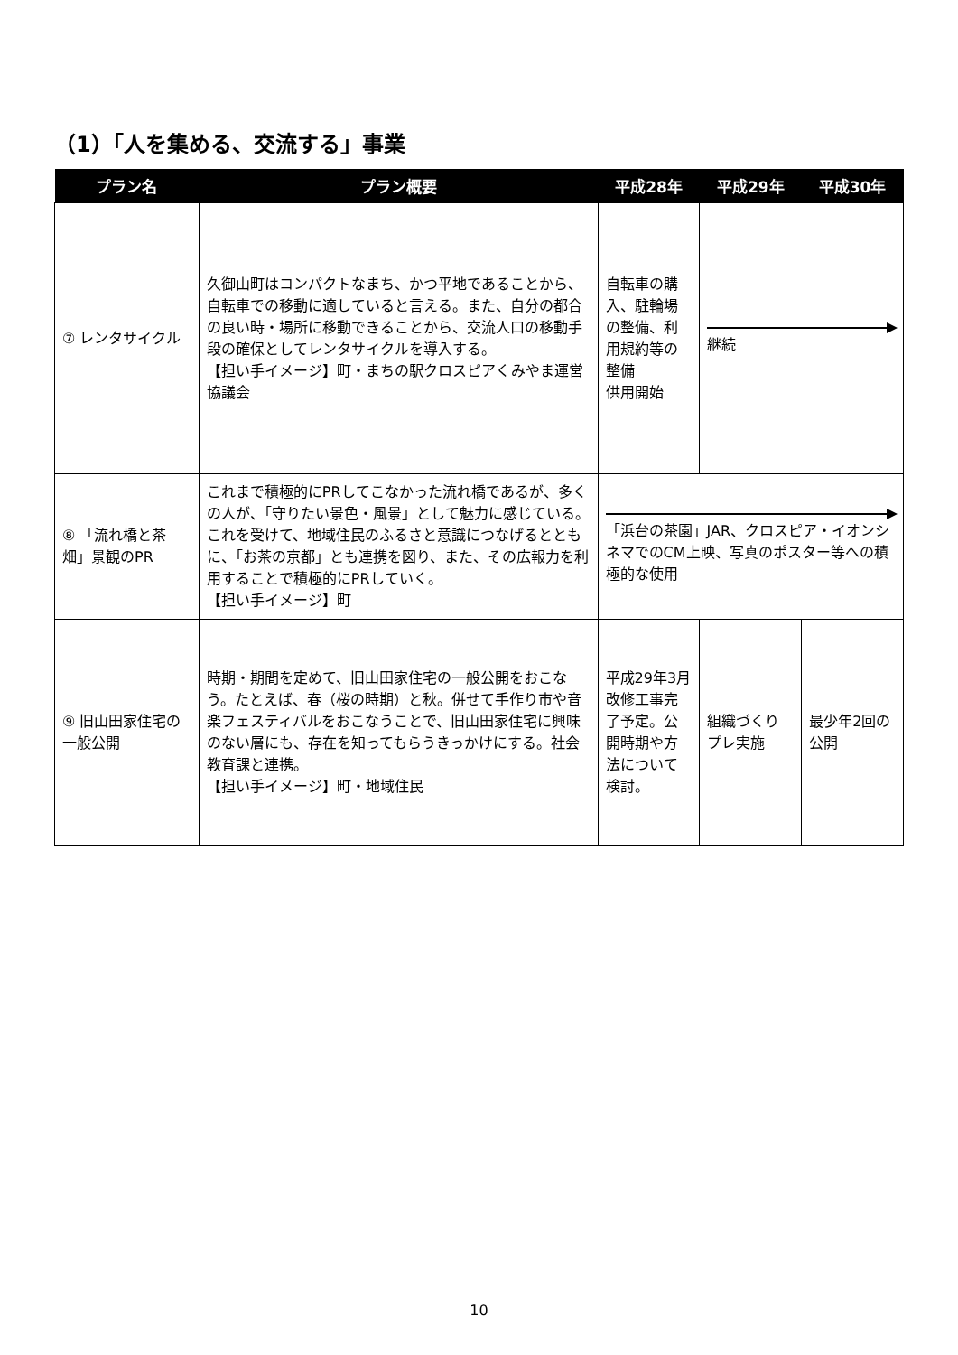（1）「人を集める、交流する」事業
| プラン名 | プラン概要 | 平成28年 | 平成29年 | 平成30年 |
| --- | --- | --- | --- | --- |
| ⑦ レンタサイクル | 久御山町はコンパクトなまち、かつ平地であることから、自転車での移動に適していると言える。また、自分の都合の良い時・場所に移動できることから、交流人口の移動手段の確保としてレンタサイクルを導入する。 【担い手イメージ】町・まちの駅クロスピアくみやま運営協議会 | 自転車の購入、駐輪場の整備、利用規約等の整備 供用開始 | 継続 | |
| ⑧ 「流れ橋と茶畑」景観のPR | これまで積極的にPRしてこなかった流れ橋であるが、多くの人が、「守りたい景色・風景」として魅力に感じている。これを受けて、地域住民のふるさと意識につなげるとともに、「お茶の京都」とも連携を図り、また、その広報力を利用することで積極的にPRしていく。 【担い手イメージ】町 | 「浜台の茶園」JAR、クロスピア・イオンシネマでのCM上映、写真のポスター等への積極的な使用 | | |
| ⑨ 旧山田家住宅の一般公開 | 時期・期間を定めて、旧山田家住宅の一般公開をおこなう。たとえば、春（桜の時期）と秋。併せて手作り市や音楽フェスティバルをおこなうことで、旧山田家住宅に興味のない層にも、存在を知ってもらうきっかけにする。社会教育課と連携。 【担い手イメージ】町・地域住民 | 平成29年3月改修工事完了予定。公開時期や方法について検討。 | 組織づくりプレ実施 | 最少年2回の公開 |
10